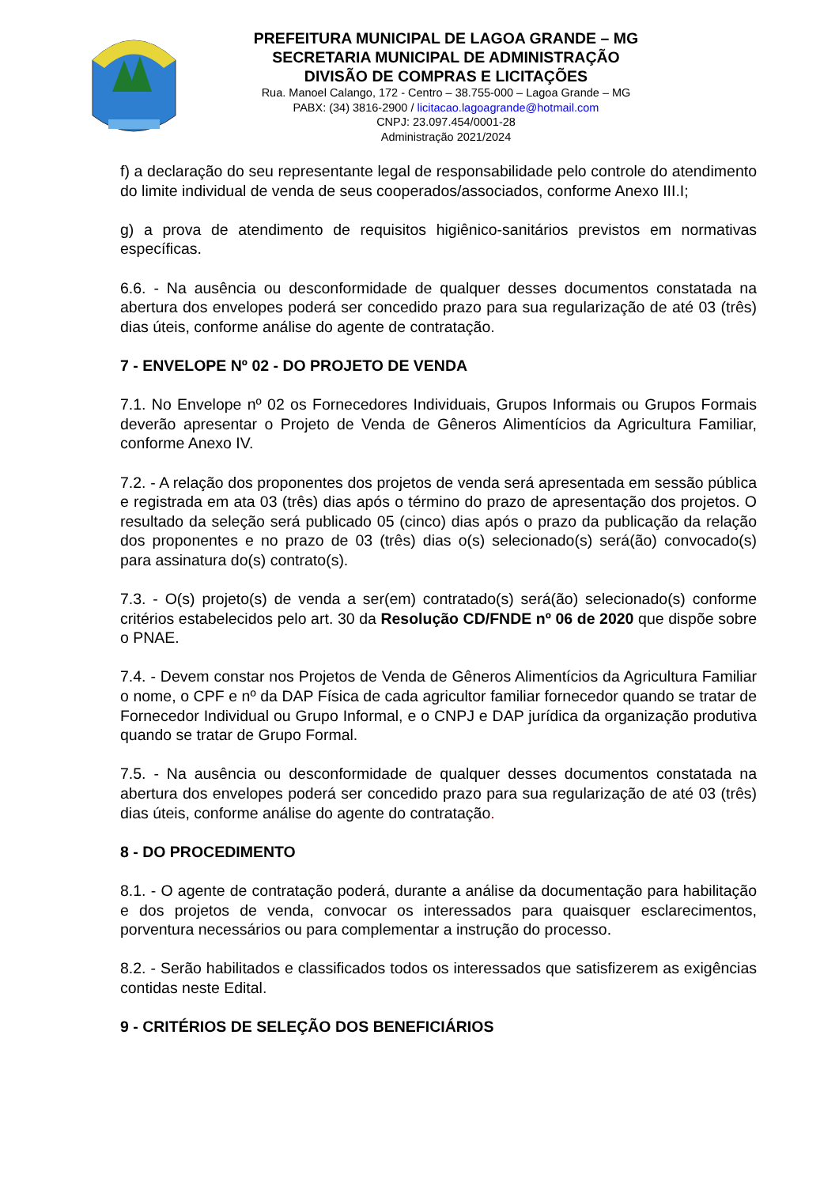PREFEITURA MUNICIPAL DE LAGOA GRANDE – MG
SECRETARIA MUNICIPAL DE ADMINISTRAÇÃO
DIVISÃO DE COMPRAS E LICITAÇÕES
Rua. Manoel Calango, 172 - Centro – 38.755-000 – Lagoa Grande – MG
PABX: (34) 3816-2900 / licitacao.lagoagrande@hotmail.com
CNPJ: 23.097.454/0001-28
Administração 2021/2024
f) a declaração do seu representante legal de responsabilidade pelo controle do atendimento do limite individual de venda de seus cooperados/associados, conforme Anexo III.I;
g) a prova de atendimento de requisitos higiênico-sanitários previstos em normativas específicas.
6.6. - Na ausência ou desconformidade de qualquer desses documentos constatada na abertura dos envelopes poderá ser concedido prazo para sua regularização de até 03 (três) dias úteis, conforme análise do agente de contratação.
7 - ENVELOPE Nº 02 - DO PROJETO DE VENDA
7.1. No Envelope nº 02 os Fornecedores Individuais, Grupos Informais ou Grupos Formais deverão apresentar o Projeto de Venda de Gêneros Alimentícios da Agricultura Familiar, conforme Anexo IV.
7.2. - A relação dos proponentes dos projetos de venda será apresentada em sessão pública e registrada em ata 03 (três) dias após o término do prazo de apresentação dos projetos. O resultado da seleção será publicado 05 (cinco) dias após o prazo da publicação da relação dos proponentes e no prazo de 03 (três) dias o(s) selecionado(s) será(ão) convocado(s) para assinatura do(s) contrato(s).
7.3. - O(s) projeto(s) de venda a ser(em) contratado(s) será(ão) selecionado(s) conforme critérios estabelecidos pelo art. 30 da Resolução CD/FNDE nº 06 de 2020 que dispõe sobre o PNAE.
7.4. - Devem constar nos Projetos de Venda de Gêneros Alimentícios da Agricultura Familiar o nome, o CPF e nº da DAP Física de cada agricultor familiar fornecedor quando se tratar de Fornecedor Individual ou Grupo Informal, e o CNPJ e DAP jurídica da organização produtiva quando se tratar de Grupo Formal.
7.5. - Na ausência ou desconformidade de qualquer desses documentos constatada na abertura dos envelopes poderá ser concedido prazo para sua regularização de até 03 (três) dias úteis, conforme análise do agente do contratação.
8 - DO PROCEDIMENTO
8.1. - O agente de contratação poderá, durante a análise da documentação para habilitação e dos projetos de venda, convocar os interessados para quaisquer esclarecimentos, porventura necessários ou para complementar a instrução do processo.
8.2. - Serão habilitados e classificados todos os interessados que satisfizerem as exigências contidas neste Edital.
9 - CRITÉRIOS DE SELEÇÃO DOS BENEFICIÁRIOS